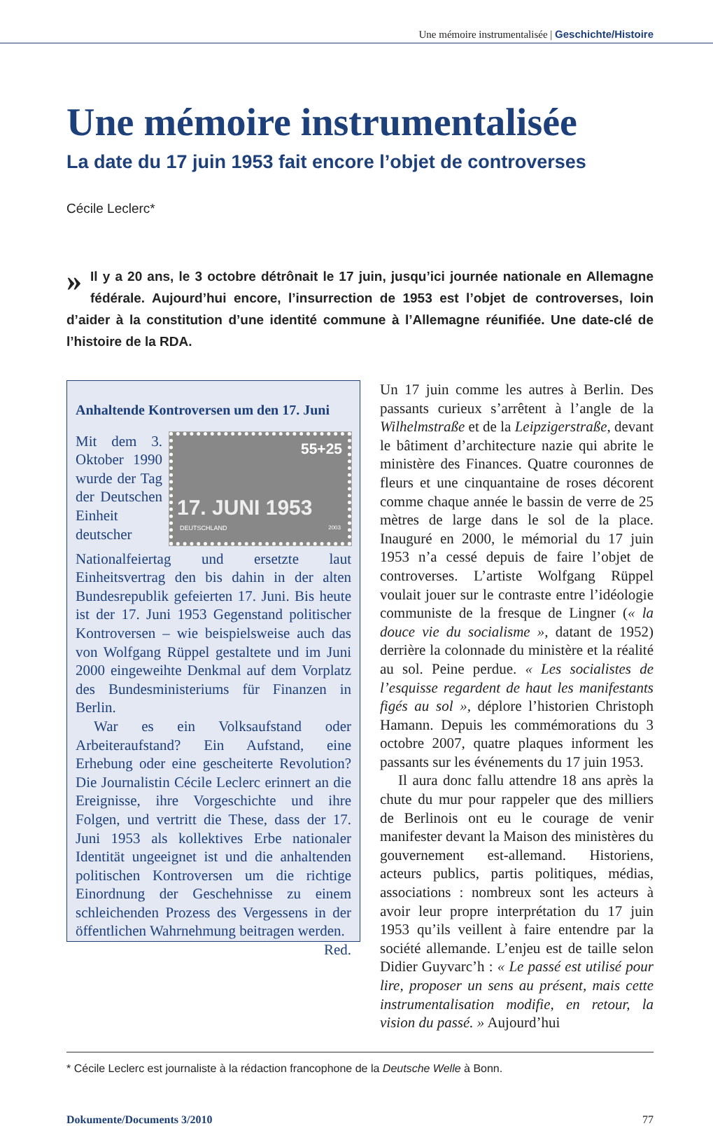Une mémoire instrumentalisée | Geschichte/Histoire
Une mémoire instrumentalisée
La date du 17 juin 1953 fait encore l’objet de controverses
Cécile Leclerc*
» Il y a 20 ans, le 3 octobre détrônait le 17 juin, jusqu’ici journée nationale en Allemagne fédérale. Aujourd’hui encore, l’insurrection de 1953 est l’objet de controverses, loin d’aider à la constitution d’une identité commune à l’Allemagne réunifiée. Une date-clé de l’histoire de la RDA.
Anhaltende Kontroversen um den 17. Juni
55+25
17. JUNI 1953
DEUTSCHLAND 2003
Mit dem 3. Oktober 1990 wurde der Tag der Deutschen Einheit deutscher Nationalfeiertag und ersetzte laut Einheitsvertrag den bis dahin in der alten Bundesrepublik gefeierten 17. Juni. Bis heute ist der 17. Juni 1953 Gegenstand politischer Kontroversen – wie beispielsweise auch das von Wolfgang Rüppel gestaltete und im Juni 2000 eingeweihte Denkmal auf dem Vorplatz des Bundesministeriums für Finanzen in Berlin.
War es ein Volksaufstand oder Arbeiteraufstand? Ein Aufstand, eine Erhebung oder eine gescheiterte Revolution? Die Journalistin Cécile Leclerc erinnert an die Ereignisse, ihre Vorgeschichte und ihre Folgen, und vertritt die These, dass der 17. Juni 1953 als kollektives Erbe nationaler Identität ungeeignet ist und die anhaltenden politischen Kontroversen um die richtige Einordnung der Geschehnisse zu einem schleichenden Prozess des Vergessens in der öffentlichen Wahrnehmung beitragen werden.
Red.
Un 17 juin comme les autres à Berlin. Des passants curieux s’arrêtent à l’angle de la Wilhelmstraße et de la Leipzigerstraße, devant le bâtiment d’architecture nazie qui abrite le ministère des Finances. Quatre couronnes de fleurs et une cinquantaine de roses décorent comme chaque année le bassin de verre de 25 mètres de large dans le sol de la place. Inauguré en 2000, le mémorial du 17 juin 1953 n’a cessé depuis de faire l’objet de controverses. L’artiste Wolfgang Rüppel voulait jouer sur le contraste entre l’idéologie communiste de la fresque de Lingner (« la douce vie du socialisme », datant de 1952) derrière la colonnade du ministère et la réalité au sol. Peine perdue. « Les socialistes de l’esquisse regardent de haut les manifestants figés au sol », déplore l’historien Christoph Hamann. Depuis les commémorations du 3 octobre 2007, quatre plaques informent les passants sur les événements du 17 juin 1953.
Il aura donc fallu attendre 18 ans après la chute du mur pour rappeler que des milliers de Berlinois ont eu le courage de venir manifester devant la Maison des ministères du gouvernement est-allemand. Historiens, acteurs publics, partis politiques, médias, associations : nombreux sont les acteurs à avoir leur propre interprétation du 17 juin 1953 qu’ils veillent à faire entendre par la société allemande. L’enjeu est de taille selon Didier Guyvarc’h : « Le passé est utilisé pour lire, proposer un sens au présent, mais cette instrumentalisation modifie, en retour, la vision du passé. » Aujourd’hui
* Cécile Leclerc est journaliste à la rédaction francophone de la Deutsche Welle à Bonn.
Dokumente/Documents 3/2010 77